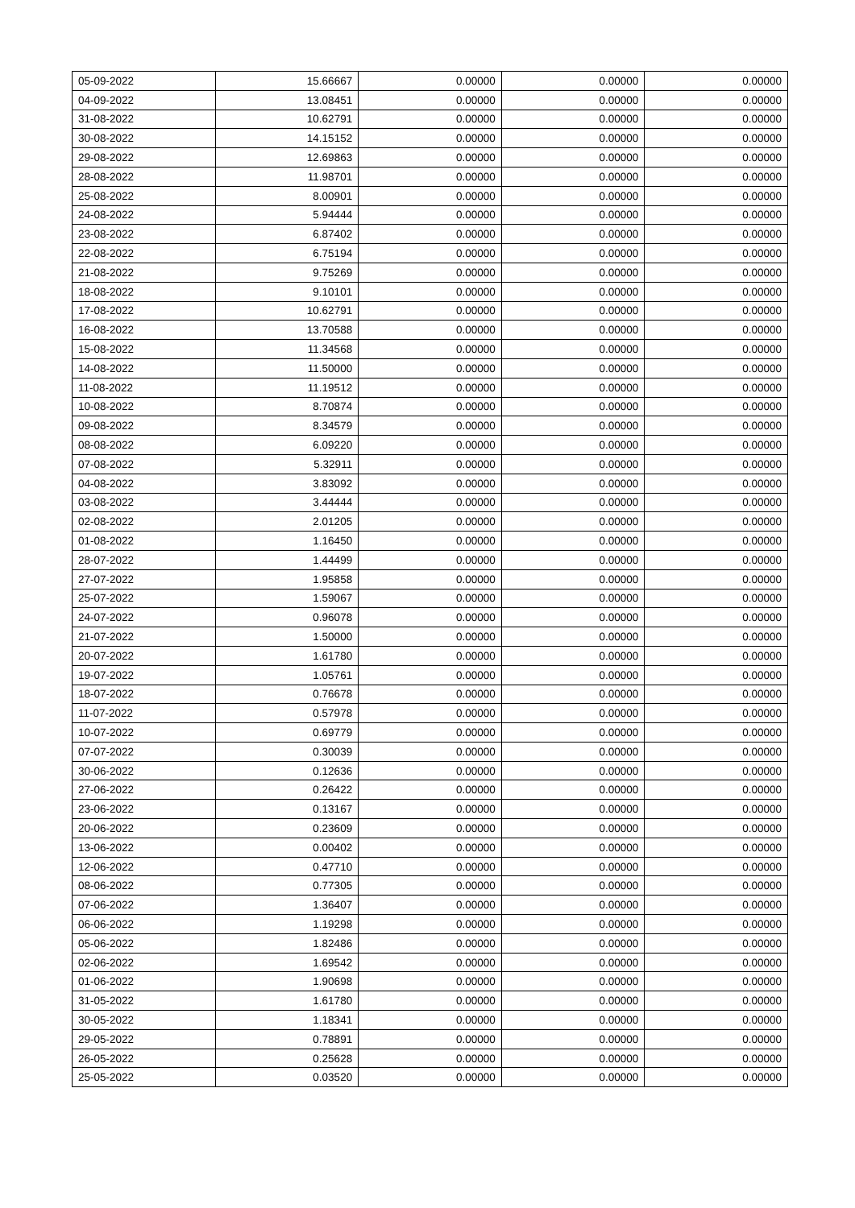| 05-09-2022 | 15.66667 | 0.00000 | 0.00000 | 0.00000 |
| 04-09-2022 | 13.08451 | 0.00000 | 0.00000 | 0.00000 |
| 31-08-2022 | 10.62791 | 0.00000 | 0.00000 | 0.00000 |
| 30-08-2022 | 14.15152 | 0.00000 | 0.00000 | 0.00000 |
| 29-08-2022 | 12.69863 | 0.00000 | 0.00000 | 0.00000 |
| 28-08-2022 | 11.98701 | 0.00000 | 0.00000 | 0.00000 |
| 25-08-2022 | 8.00901 | 0.00000 | 0.00000 | 0.00000 |
| 24-08-2022 | 5.94444 | 0.00000 | 0.00000 | 0.00000 |
| 23-08-2022 | 6.87402 | 0.00000 | 0.00000 | 0.00000 |
| 22-08-2022 | 6.75194 | 0.00000 | 0.00000 | 0.00000 |
| 21-08-2022 | 9.75269 | 0.00000 | 0.00000 | 0.00000 |
| 18-08-2022 | 9.10101 | 0.00000 | 0.00000 | 0.00000 |
| 17-08-2022 | 10.62791 | 0.00000 | 0.00000 | 0.00000 |
| 16-08-2022 | 13.70588 | 0.00000 | 0.00000 | 0.00000 |
| 15-08-2022 | 11.34568 | 0.00000 | 0.00000 | 0.00000 |
| 14-08-2022 | 11.50000 | 0.00000 | 0.00000 | 0.00000 |
| 11-08-2022 | 11.19512 | 0.00000 | 0.00000 | 0.00000 |
| 10-08-2022 | 8.70874 | 0.00000 | 0.00000 | 0.00000 |
| 09-08-2022 | 8.34579 | 0.00000 | 0.00000 | 0.00000 |
| 08-08-2022 | 6.09220 | 0.00000 | 0.00000 | 0.00000 |
| 07-08-2022 | 5.32911 | 0.00000 | 0.00000 | 0.00000 |
| 04-08-2022 | 3.83092 | 0.00000 | 0.00000 | 0.00000 |
| 03-08-2022 | 3.44444 | 0.00000 | 0.00000 | 0.00000 |
| 02-08-2022 | 2.01205 | 0.00000 | 0.00000 | 0.00000 |
| 01-08-2022 | 1.16450 | 0.00000 | 0.00000 | 0.00000 |
| 28-07-2022 | 1.44499 | 0.00000 | 0.00000 | 0.00000 |
| 27-07-2022 | 1.95858 | 0.00000 | 0.00000 | 0.00000 |
| 25-07-2022 | 1.59067 | 0.00000 | 0.00000 | 0.00000 |
| 24-07-2022 | 0.96078 | 0.00000 | 0.00000 | 0.00000 |
| 21-07-2022 | 1.50000 | 0.00000 | 0.00000 | 0.00000 |
| 20-07-2022 | 1.61780 | 0.00000 | 0.00000 | 0.00000 |
| 19-07-2022 | 1.05761 | 0.00000 | 0.00000 | 0.00000 |
| 18-07-2022 | 0.76678 | 0.00000 | 0.00000 | 0.00000 |
| 11-07-2022 | 0.57978 | 0.00000 | 0.00000 | 0.00000 |
| 10-07-2022 | 0.69779 | 0.00000 | 0.00000 | 0.00000 |
| 07-07-2022 | 0.30039 | 0.00000 | 0.00000 | 0.00000 |
| 30-06-2022 | 0.12636 | 0.00000 | 0.00000 | 0.00000 |
| 27-06-2022 | 0.26422 | 0.00000 | 0.00000 | 0.00000 |
| 23-06-2022 | 0.13167 | 0.00000 | 0.00000 | 0.00000 |
| 20-06-2022 | 0.23609 | 0.00000 | 0.00000 | 0.00000 |
| 13-06-2022 | 0.00402 | 0.00000 | 0.00000 | 0.00000 |
| 12-06-2022 | 0.47710 | 0.00000 | 0.00000 | 0.00000 |
| 08-06-2022 | 0.77305 | 0.00000 | 0.00000 | 0.00000 |
| 07-06-2022 | 1.36407 | 0.00000 | 0.00000 | 0.00000 |
| 06-06-2022 | 1.19298 | 0.00000 | 0.00000 | 0.00000 |
| 05-06-2022 | 1.82486 | 0.00000 | 0.00000 | 0.00000 |
| 02-06-2022 | 1.69542 | 0.00000 | 0.00000 | 0.00000 |
| 01-06-2022 | 1.90698 | 0.00000 | 0.00000 | 0.00000 |
| 31-05-2022 | 1.61780 | 0.00000 | 0.00000 | 0.00000 |
| 30-05-2022 | 1.18341 | 0.00000 | 0.00000 | 0.00000 |
| 29-05-2022 | 0.78891 | 0.00000 | 0.00000 | 0.00000 |
| 26-05-2022 | 0.25628 | 0.00000 | 0.00000 | 0.00000 |
| 25-05-2022 | 0.03520 | 0.00000 | 0.00000 | 0.00000 |